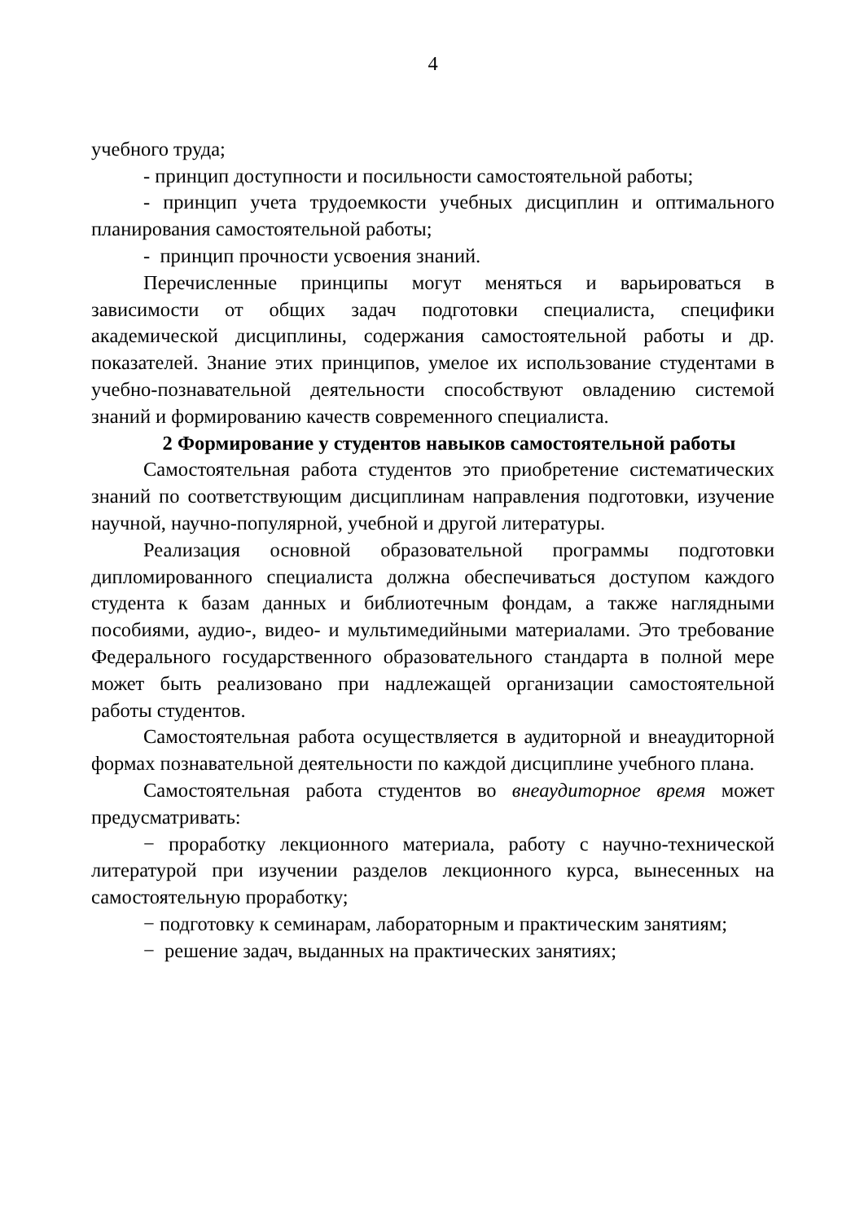4
учебного труда;
- принцип доступности и посильности самостоятельной работы;
- принцип учета трудоемкости учебных дисциплин и оптимального планирования самостоятельной работы;
- принцип прочности усвоения знаний.
Перечисленные принципы могут меняться и варьироваться в зависимости от общих задач подготовки специалиста, специфики академической дисциплины, содержания самостоятельной работы и др. показателей. Знание этих принципов, умелое их использование студентами в учебно-познавательной деятельности способствуют овладению системой знаний и формированию качеств современного специалиста.
2 Формирование у студентов навыков самостоятельной работы
Самостоятельная работа студентов это приобретение систематических знаний по соответствующим дисциплинам направления подготовки, изучение научной, научно-популярной, учебной и другой литературы.
Реализация основной образовательной программы подготовки дипломированного специалиста должна обеспечиваться доступом каждого студента к базам данных и библиотечным фондам, а также наглядными пособиями, аудио-, видео- и мультимедийными материалами. Это требование Федерального государственного образовательного стандарта в полной мере может быть реализовано при надлежащей организации самостоятельной работы студентов.
Самостоятельная работа осуществляется в аудиторной и внеаудиторной формах познавательной деятельности по каждой дисциплине учебного плана.
Самостоятельная работа студентов во внеаудиторное время может предусматривать:
− проработку лекционного материала, работу с научно-технической литературой при изучении разделов лекционного курса, вынесенных на самостоятельную проработку;
− подготовку к семинарам, лабораторным и практическим занятиям;
− решение задач, выданных на практических занятиях;